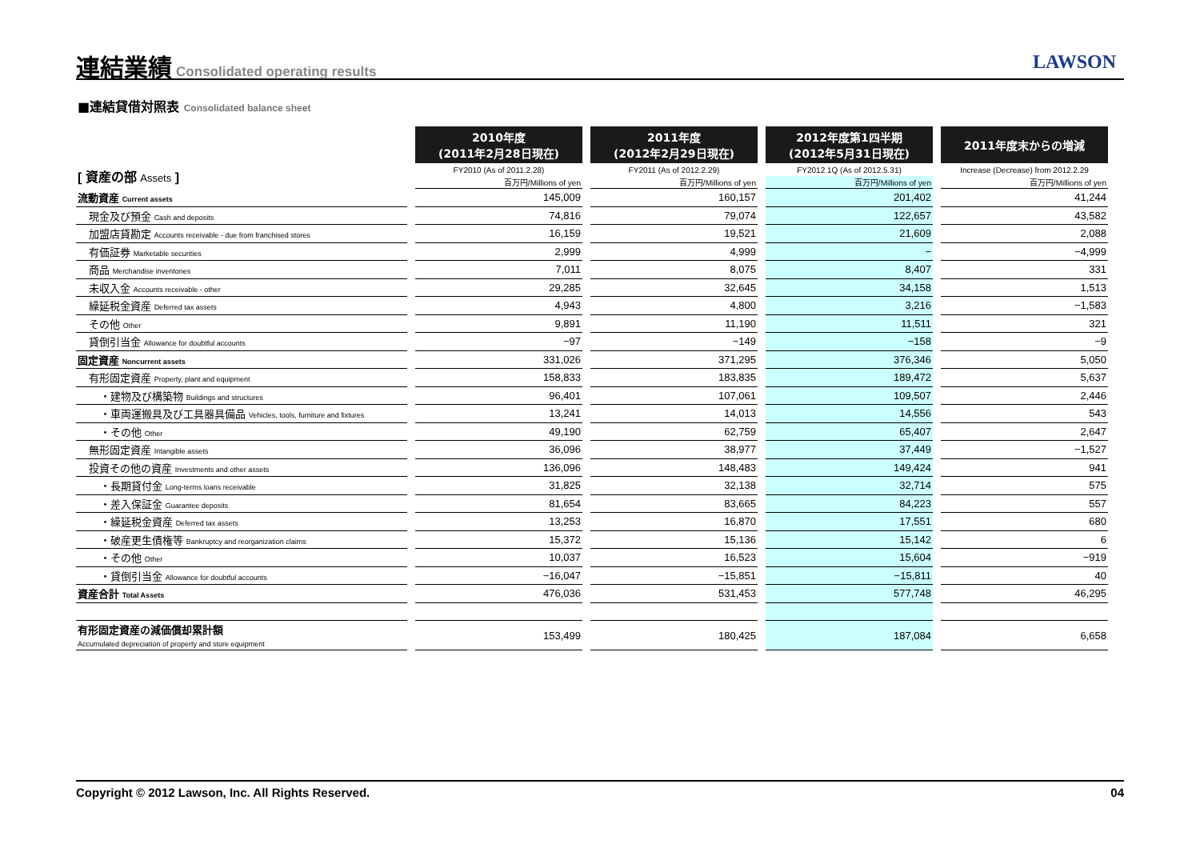連結業績
Consolidated operating results
LAWSON
■連結貸借対照表 Consolidated balance sheet
| | 2010年度 (2011年2月28日現在) | 2011年度 (2012年2月29日現在) | 2012年度第1四半期 (2012年5月31日現在) | 2011年度末からの増減 |
| --- | --- | --- | --- | --- |
| [ 資産の部 Assets ] | FY2010 (As of 2011.2.28) | FY2011 (As of 2012.2.29) | FY2012 1Q (As of 2012.5.31) | Increase (Decrease) from 2012.2.29 |
| | 百万円/Millions of yen | 百万円/Millions of yen | 百万円/Millions of yen | 百万円/Millions of yen |
| 流動資産 Current assets | 145,009 | 160,157 | 201,402 | 41,244 |
| 現金及び預金 Cash and deposits | 74,816 | 79,074 | 122,657 | 43,582 |
| 加盟店貸勘定 Accounts receivable - due from franchised stores | 16,159 | 19,521 | 21,609 | 2,088 |
| 有価証券 Marketable securities | 2,999 | 4,999 | − | −4,999 |
| 商品 Merchandise inventories | 7,011 | 8,075 | 8,407 | 331 |
| 未収入金 Accounts receivable - other | 29,285 | 32,645 | 34,158 | 1,513 |
| 繰延税金資産 Deferred tax assets | 4,943 | 4,800 | 3,216 | −1,583 |
| その他 Other | 9,891 | 11,190 | 11,511 | 321 |
| 貸倒引当金 Allowance for doubtful accounts | −97 | −149 | −158 | −9 |
| 固定資産 Noncurrent assets | 331,026 | 371,295 | 376,346 | 5,050 |
| 有形固定資産 Property, plant and equipment | 158,833 | 183,835 | 189,472 | 5,637 |
| ・建物及び構築物 Buildings and structures | 96,401 | 107,061 | 109,507 | 2,446 |
| ・車両運搬具及び工具器具備品 Vehicles, tools, furniture and fixtures | 13,241 | 14,013 | 14,556 | 543 |
| ・その他 Other | 49,190 | 62,759 | 65,407 | 2,647 |
| 無形固定資産 Intangible assets | 36,096 | 38,977 | 37,449 | −1,527 |
| 投資その他の資産 Investments and other assets | 136,096 | 148,483 | 149,424 | 941 |
| ・長期貸付金 Long-terms loans receivable | 31,825 | 32,138 | 32,714 | 575 |
| ・差入保証金 Guarantee deposits | 81,654 | 83,665 | 84,223 | 557 |
| ・繰延税金資産 Deferred tax assets | 13,253 | 16,870 | 17,551 | 680 |
| ・破産更生債権等 Bankruptcy and reorganization claims | 15,372 | 15,136 | 15,142 | 6 |
| ・その他 Other | 10,037 | 16,523 | 15,604 | −919 |
| ・貸倒引当金 Allowance for doubtful accounts | −16,047 | −15,851 | −15,811 | 40 |
| 資産合計 Total Assets | 476,036 | 531,453 | 577,748 | 46,295 |
| 有形固定資産の減価償却累計額 Accumulated depreciation of property and store equipment | 153,499 | 180,425 | 187,084 | 6,658 |
Copyright © 2012 Lawson, Inc. All Rights Reserved. 04